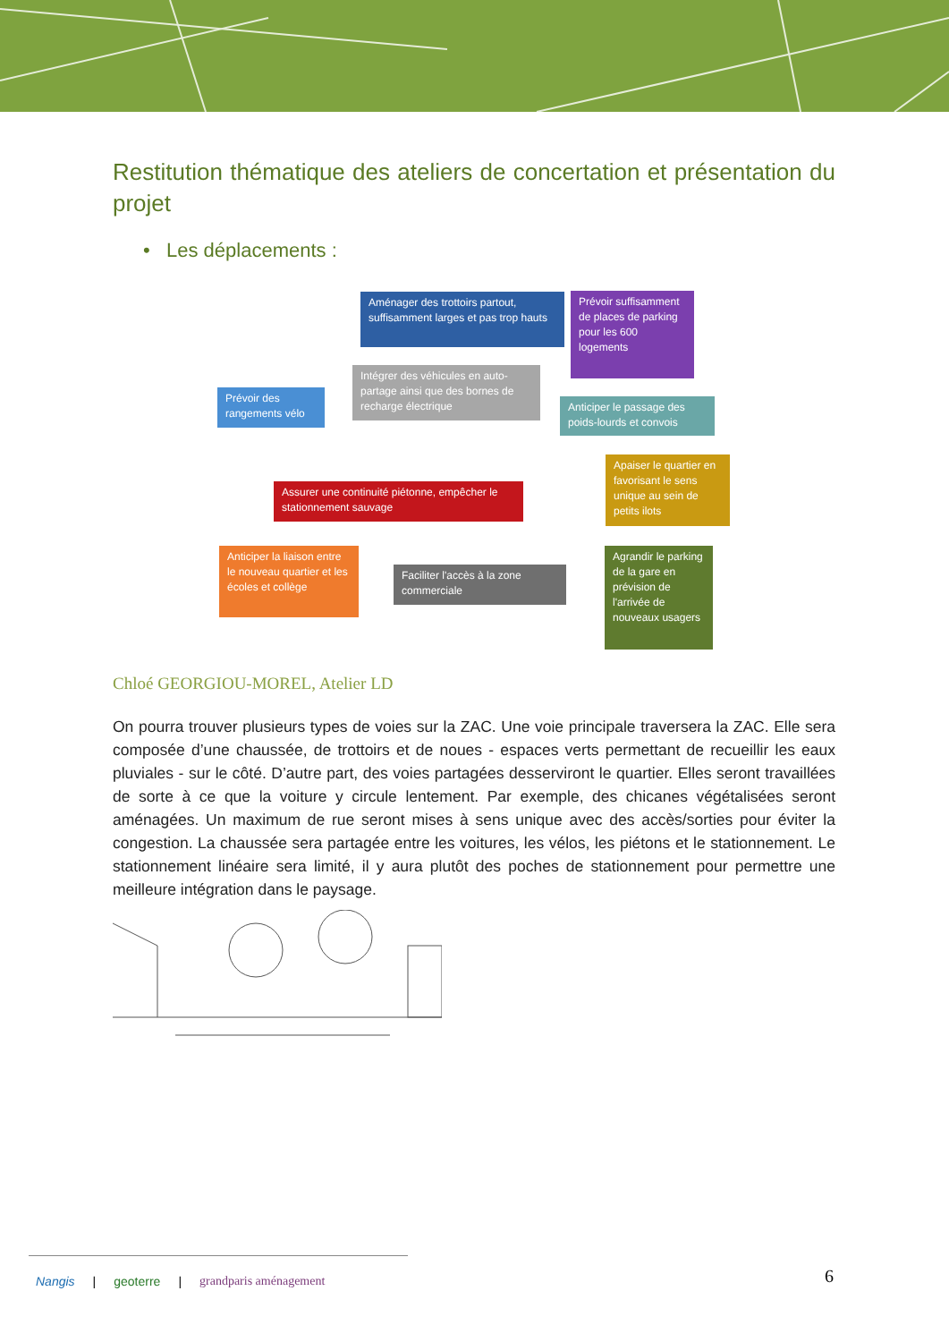Restitution thématique des ateliers de concertation et présentation du projet
• Les déplacements :
Aménager des trottoirs partout, suffisamment larges et pas trop hauts
Prévoir suffisamment de places de parking pour les 600 logements
Prévoir des rangements vélo
Intégrer des véhicules en auto-partage ainsi que des bornes de recharge électrique
Anticiper le passage des poids-lourds et convois
Assurer une continuité piétonne, empêcher le stationnement sauvage
Apaiser le quartier en favorisant le sens unique au sein de petits ilots
Anticiper la liaison entre le nouveau quartier et les écoles et collège
Faciliter l'accès à la zone commerciale
Agrandir le parking de la gare en prévision de l'arrivée de nouveaux usagers
Chloé GEORGIOU-MOREL, Atelier LD
On pourra trouver plusieurs types de voies sur la ZAC. Une voie principale traversera la ZAC. Elle sera composée d’une chaussée, de trottoirs et de noues - espaces verts permettant de recueillir les eaux pluviales - sur le côté. D’autre part, des voies partagées desserviront le quartier. Elles seront travaillées de sorte à ce que la voiture y circule lentement. Par exemple, des chicanes végétalisées seront aménagées. Un maximum de rue seront mises à sens unique avec des accès/sorties pour éviter la congestion. La chaussée sera partagée entre les voitures, les vélos, les piétons et le stationnement. Le stationnement linéaire sera limité, il y aura plutôt des poches de stationnement pour permettre une meilleure intégration dans le paysage.
Nangis | geoterre | grandparis aménagement
6